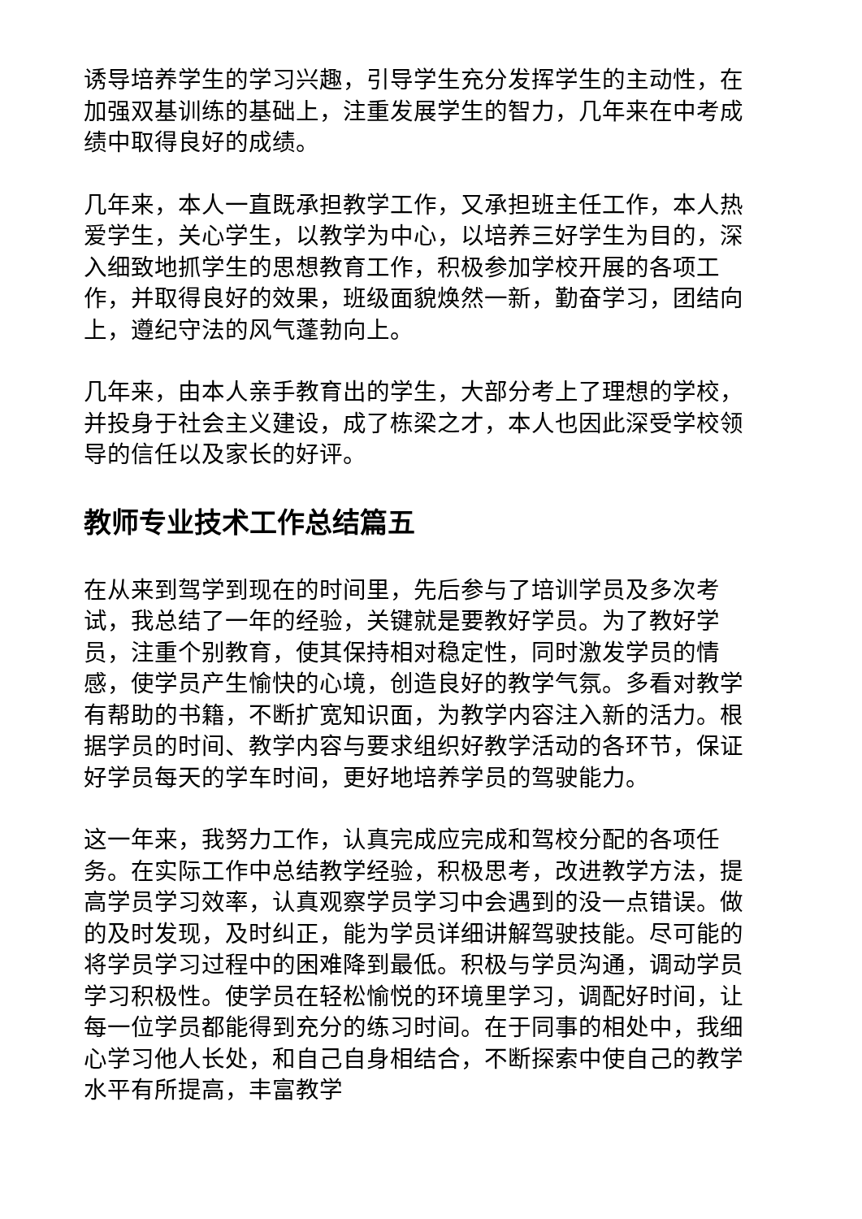诱导培养学生的学习兴趣，引导学生充分发挥学生的主动性，在加强双基训练的基础上，注重发展学生的智力，几年来在中考成绩中取得良好的成绩。
几年来，本人一直既承担教学工作，又承担班主任工作，本人热爱学生，关心学生，以教学为中心，以培养三好学生为目的，深入细致地抓学生的思想教育工作，积极参加学校开展的各项工作，并取得良好的效果，班级面貌焕然一新，勤奋学习，团结向上，遵纪守法的风气蓬勃向上。
几年来，由本人亲手教育出的学生，大部分考上了理想的学校，并投身于社会主义建设，成了栋梁之才，本人也因此深受学校领导的信任以及家长的好评。
教师专业技术工作总结篇五
在从来到驾学到现在的时间里，先后参与了培训学员及多次考试，我总结了一年的经验，关键就是要教好学员。为了教好学员，注重个别教育，使其保持相对稳定性，同时激发学员的情感，使学员产生愉快的心境，创造良好的教学气氛。多看对教学有帮助的书籍，不断扩宽知识面，为教学内容注入新的活力。根据学员的时间、教学内容与要求组织好教学活动的各环节，保证好学员每天的学车时间，更好地培养学员的驾驶能力。
这一年来，我努力工作，认真完成应完成和驾校分配的各项任务。在实际工作中总结教学经验，积极思考，改进教学方法，提高学员学习效率，认真观察学员学习中会遇到的没一点错误。做的及时发现，及时纠正，能为学员详细讲解驾驶技能。尽可能的将学员学习过程中的困难降到最低。积极与学员沟通，调动学员学习积极性。使学员在轻松愉悦的环境里学习，调配好时间，让每一位学员都能得到充分的练习时间。在于同事的相处中，我细心学习他人长处，和自己自身相结合，不断探索中使自己的教学水平有所提高，丰富教学